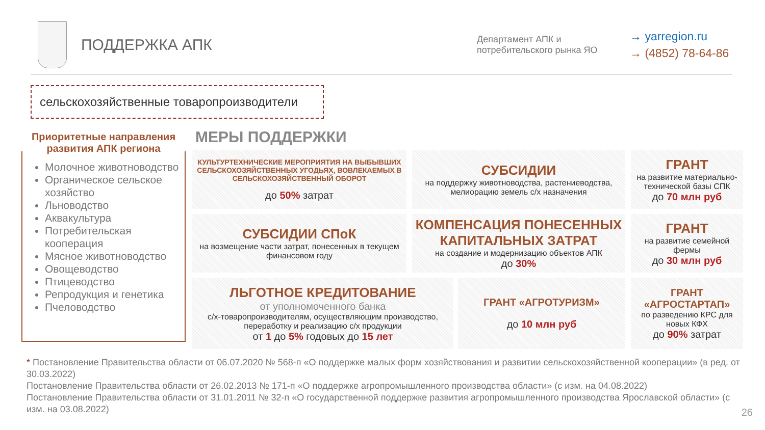ПОДДЕРЖКА АПК
Департамент АПК и потребительского рынка ЯО
→ yarregion.ru
→ (4852) 78-64-86
сельскохозяйственные товаропроизводители
Приоритетные направления развития АПК региона
Молочное животноводство
Органическое сельское хозяйство
Льноводство
Аквакультура
Потребительская кооперация
Мясное животноводство
Овощеводство
Птицеводство
Репродукция и генетика
Пчеловодство
МЕРЫ ПОДДЕРЖКИ
КУЛЬТУРТЕХНИЧЕСКИЕ МЕРОПРИЯТИЯ НА ВЫБЫВШИХ СЕЛЬСКОХОЗЯЙСТВЕННЫХ УГОДЬЯХ, ВОВЛЕКАЕМЫХ В СЕЛЬСКОХОЗЯЙСТВЕННЫЙ ОБОРОТ
до 50% затрат
СУБСИДИИ
на поддержку животноводства, растениеводства, мелиорацию земель с/х назначения
ГРАНТ
на развитие материально-технической базы СПК
до 70 млн руб
СУБСИДИИ СПоК
на возмещение части затрат, понесенных в текущем финансовом году
КОМПЕНСАЦИЯ ПОНЕСЕННЫХ КАПИТАЛЬНЫХ ЗАТРАТ
на создание и модернизацию объектов АПК
до 30%
ГРАНТ
на развитие семейной фермы
до 30 млн руб
ЛЬГОТНОЕ КРЕДИТОВАНИЕ
от уполномоченного банка
с/х-товаропроизводителям, осуществляющим производство, переработку и реализацию с/х продукции
от 1 до 5% годовых до 15 лет
ГРАНТ «АГРОТУРИЗМ»
до 10 млн руб
ГРАНТ «АГРОСТАРТАП»
по разведению КРС для новых КФХ
до 90% затрат
* Постановление Правительства области от 06.07.2020 № 568-п «О поддержке малых форм хозяйствования и развитии сельскохозяйственной кооперации» (в ред. от 30.03.2022)
Постановление Правительства области от 26.02.2013 № 171-п «О поддержке агропромышленного производства области» (с изм. на 04.08.2022)
Постановление Правительства области от 31.01.2011 № 32-п «О государственной поддержке развития агропромышленного производства Ярославской области» (с изм. на 03.08.2022)
26